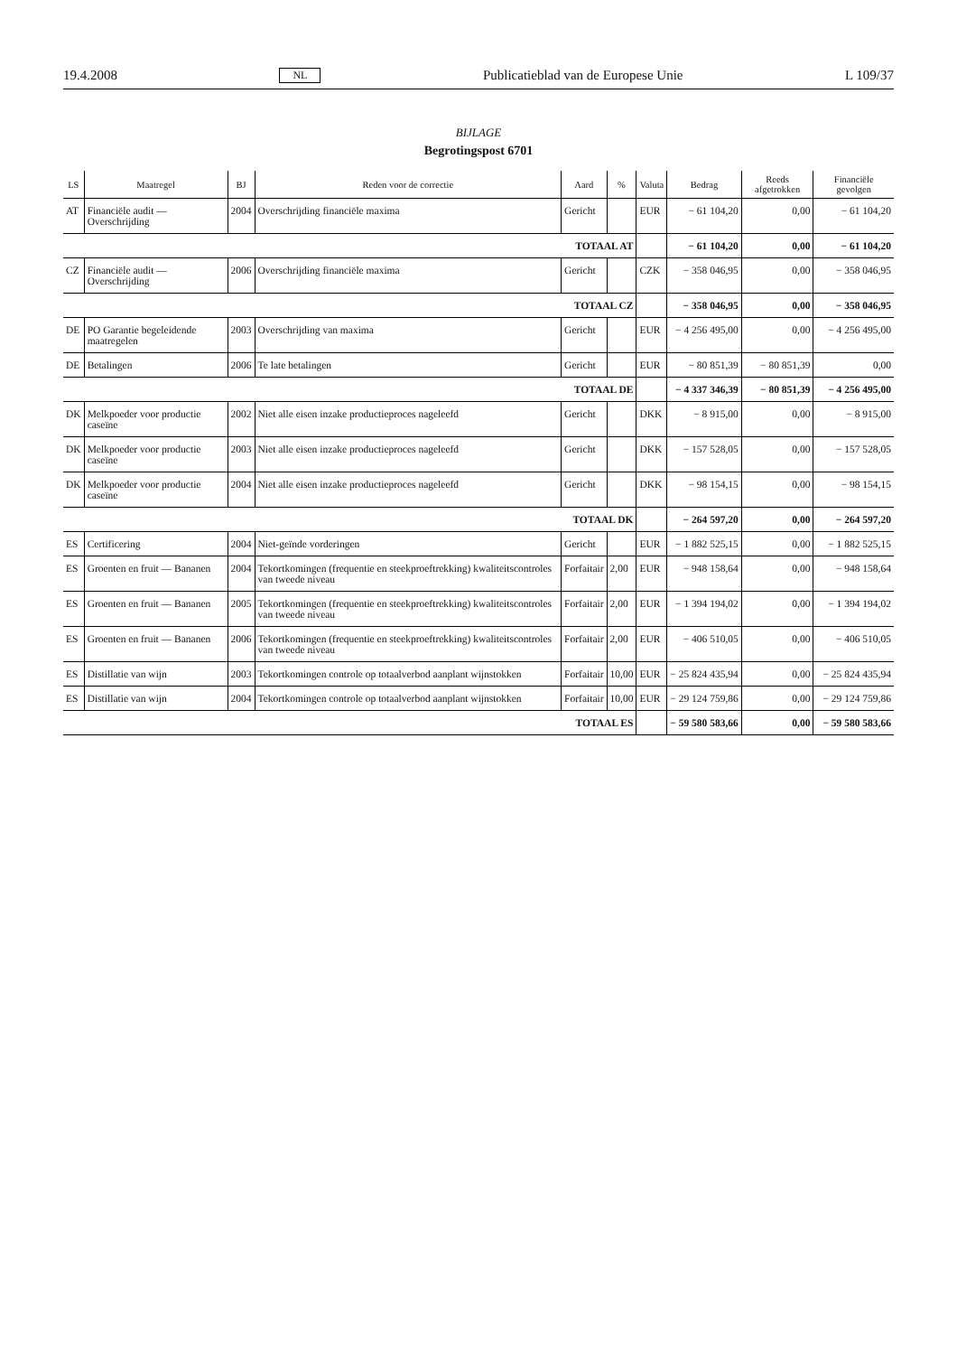19.4.2008 NL Publicatieblad van de Europese Unie L 109/37
BIJLAGE
Begrotingspost 6701
| LS | Maatregel | BJ | Reden voor de correctie | Aard | % | Valuta | Bedrag | Reeds afgetrokken | Financiële gevolgen |
| --- | --- | --- | --- | --- | --- | --- | --- | --- | --- |
| AT | Financiële audit — Overschrijding | 2004 | Overschrijding financiële maxima | Gericht | | EUR | − 61 104,20 | 0,00 | − 61 104,20 |
| TOTAAL AT | | | | | | | − 61 104,20 | 0,00 | − 61 104,20 |
| CZ | Financiële audit — Overschrijding | 2006 | Overschrijding financiële maxima | Gericht | | CZK | − 358 046,95 | 0,00 | − 358 046,95 |
| TOTAAL CZ | | | | | | | − 358 046,95 | 0,00 | − 358 046,95 |
| DE | PO Garantie begeleidende maatregelen | 2003 | Overschrijding van maxima | Gericht | | EUR | − 4 256 495,00 | 0,00 | − 4 256 495,00 |
| DE | Betalingen | 2006 | Te late betalingen | Gericht | | EUR | − 80 851,39 | − 80 851,39 | 0,00 |
| TOTAAL DE | | | | | | | − 4 337 346,39 | − 80 851,39 | − 4 256 495,00 |
| DK | Melkpoeder voor productie caseïne | 2002 | Niet alle eisen inzake productieproces nageleefd | Gericht | | DKK | − 8 915,00 | 0,00 | − 8 915,00 |
| DK | Melkpoeder voor productie caseïne | 2003 | Niet alle eisen inzake productieproces nageleefd | Gericht | | DKK | − 157 528,05 | 0,00 | − 157 528,05 |
| DK | Melkpoeder voor productie caseïne | 2004 | Niet alle eisen inzake productieproces nageleefd | Gericht | | DKK | − 98 154,15 | 0,00 | − 98 154,15 |
| TOTAAL DK | | | | | | | − 264 597,20 | 0,00 | − 264 597,20 |
| ES | Certificering | 2004 | Niet-geïnde vorderingen | Gericht | | EUR | − 1 882 525,15 | 0,00 | − 1 882 525,15 |
| ES | Groenten en fruit — Bananen | 2004 | Tekortkomingen (frequentie en steekproeftrekking) kwaliteitscontroles van tweede niveau | Forfaitair | 2,00 | EUR | − 948 158,64 | 0,00 | − 948 158,64 |
| ES | Groenten en fruit — Bananen | 2005 | Tekortkomingen (frequentie en steekproeftrekking) kwaliteitscontroles van tweede niveau | Forfaitair | 2,00 | EUR | − 1 394 194,02 | 0,00 | − 1 394 194,02 |
| ES | Groenten en fruit — Bananen | 2006 | Tekortkomingen (frequentie en steekproeftrekking) kwaliteitscontroles van tweede niveau | Forfaitair | 2,00 | EUR | − 406 510,05 | 0,00 | − 406 510,05 |
| ES | Distillatie van wijn | 2003 | Tekortkomingen controle op totaalverbod aanplant wijnstokken | Forfaitair | 10,00 | EUR | − 25 824 435,94 | 0,00 | − 25 824 435,94 |
| ES | Distillatie van wijn | 2004 | Tekortkomingen controle op totaalverbod aanplant wijnstokken | Forfaitair | 10,00 | EUR | − 29 124 759,86 | 0,00 | − 29 124 759,86 |
| TOTAAL ES | | | | | | | − 59 580 583,66 | 0,00 | − 59 580 583,66 |